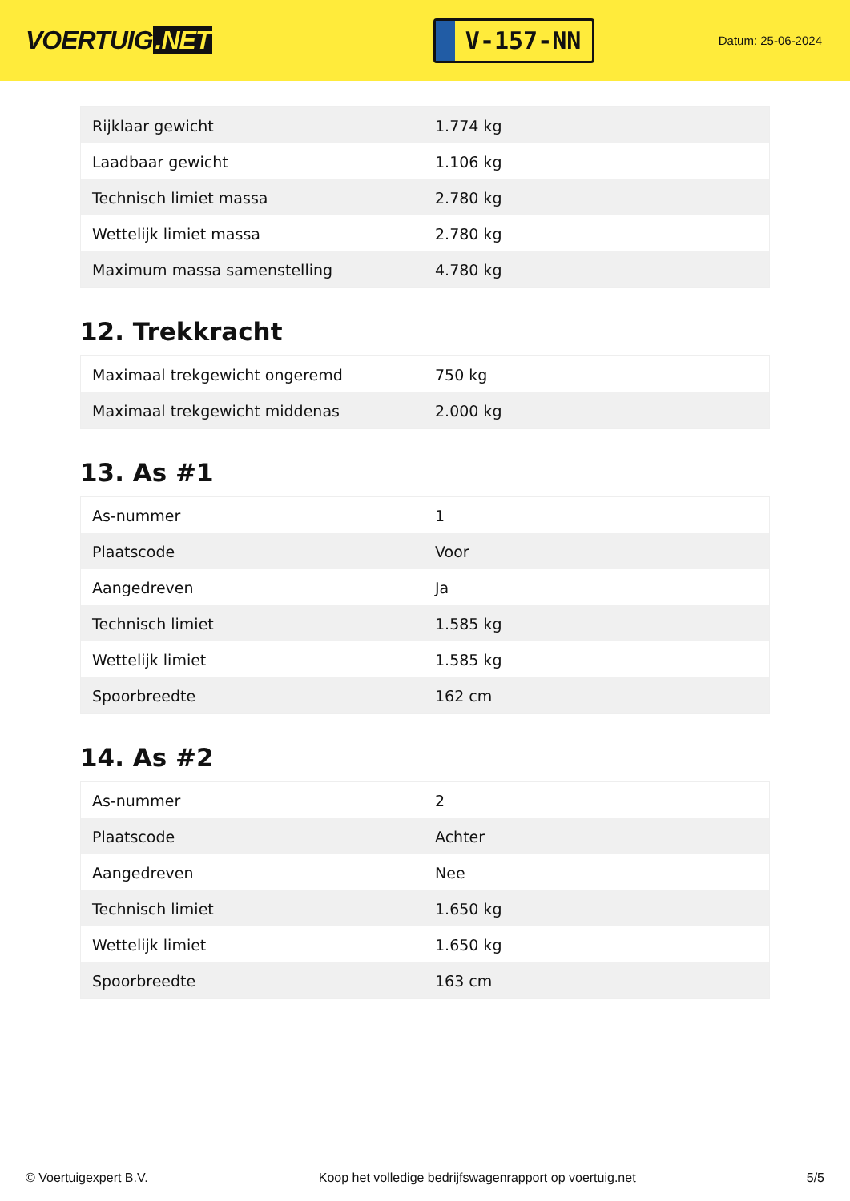VOERTUIG.NET
V-157-NN
Datum: 25-06-2024
| Rijklaar gewicht | 1.774 kg |
| Laadbaar gewicht | 1.106 kg |
| Technisch limiet massa | 2.780 kg |
| Wettelijk limiet massa | 2.780 kg |
| Maximum massa samenstelling | 4.780 kg |
12. Trekkracht
| Maximaal trekgewicht ongeremd | 750 kg |
| Maximaal trekgewicht middenas | 2.000 kg |
13. As #1
| As-nummer | 1 |
| Plaatscode | Voor |
| Aangedreven | Ja |
| Technisch limiet | 1.585 kg |
| Wettelijk limiet | 1.585 kg |
| Spoorbreedte | 162 cm |
14. As #2
| As-nummer | 2 |
| Plaatscode | Achter |
| Aangedreven | Nee |
| Technisch limiet | 1.650 kg |
| Wettelijk limiet | 1.650 kg |
| Spoorbreedte | 163 cm |
© Voertuigexpert B.V. Koop het volledige bedrijfswagenrapport op voertuig.net 5/5